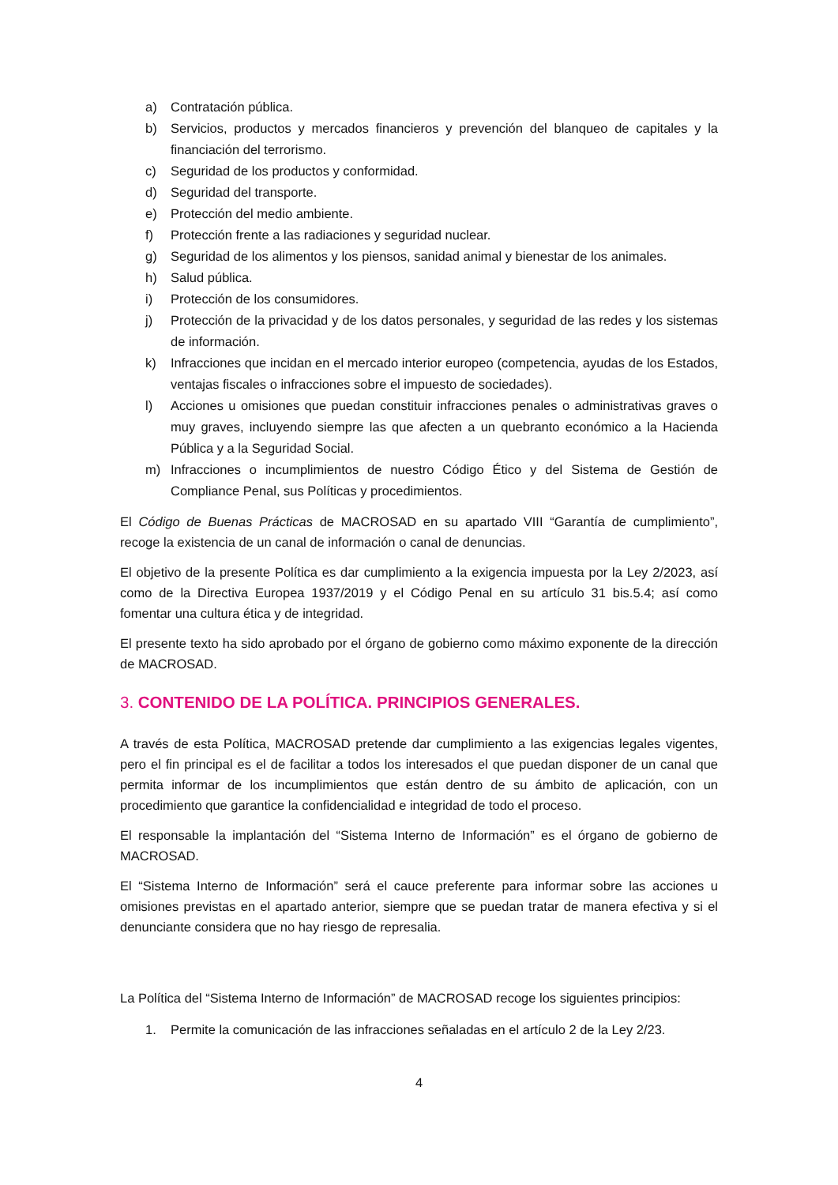a) Contratación pública.
b) Servicios, productos y mercados financieros y prevención del blanqueo de capitales y la financiación del terrorismo.
c) Seguridad de los productos y conformidad.
d) Seguridad del transporte.
e) Protección del medio ambiente.
f) Protección frente a las radiaciones y seguridad nuclear.
g) Seguridad de los alimentos y los piensos, sanidad animal y bienestar de los animales.
h) Salud pública.
i) Protección de los consumidores.
j) Protección de la privacidad y de los datos personales, y seguridad de las redes y los sistemas de información.
k) Infracciones que incidan en el mercado interior europeo (competencia, ayudas de los Estados, ventajas fiscales o infracciones sobre el impuesto de sociedades).
l) Acciones u omisiones que puedan constituir infracciones penales o administrativas graves o muy graves, incluyendo siempre las que afecten a un quebranto económico a la Hacienda Pública y a la Seguridad Social.
m) Infracciones o incumplimientos de nuestro Código Ético y del Sistema de Gestión de Compliance Penal, sus Políticas y procedimientos.
El Código de Buenas Prácticas de MACROSAD en su apartado VIII “Garantía de cumplimiento”, recoge la existencia de un canal de información o canal de denuncias.
El objetivo de la presente Política es dar cumplimiento a la exigencia impuesta por la Ley 2/2023, así como de la Directiva Europea 1937/2019 y el Código Penal en su artículo 31 bis.5.4; así como fomentar una cultura ética y de integridad.
El presente texto ha sido aprobado por el órgano de gobierno como máximo exponente de la dirección de MACROSAD.
3. CONTENIDO DE LA POLÍTICA. PRINCIPIOS GENERALES.
A través de esta Política, MACROSAD pretende dar cumplimiento a las exigencias legales vigentes, pero el fin principal es el de facilitar a todos los interesados el que puedan disponer de un canal que permita informar de los incumplimientos que están dentro de su ámbito de aplicación, con un procedimiento que garantice la confidencialidad e integridad de todo el proceso.
El responsable la implantación del “Sistema Interno de Información” es el órgano de gobierno de MACROSAD.
El “Sistema Interno de Información” será el cauce preferente para informar sobre las acciones u omisiones previstas en el apartado anterior, siempre que se puedan tratar de manera efectiva y si el denunciante considera que no hay riesgo de represalia.
La Política del “Sistema Interno de Información” de MACROSAD recoge los siguientes principios:
1. Permite la comunicación de las infracciones señaladas en el artículo 2 de la Ley 2/23.
4